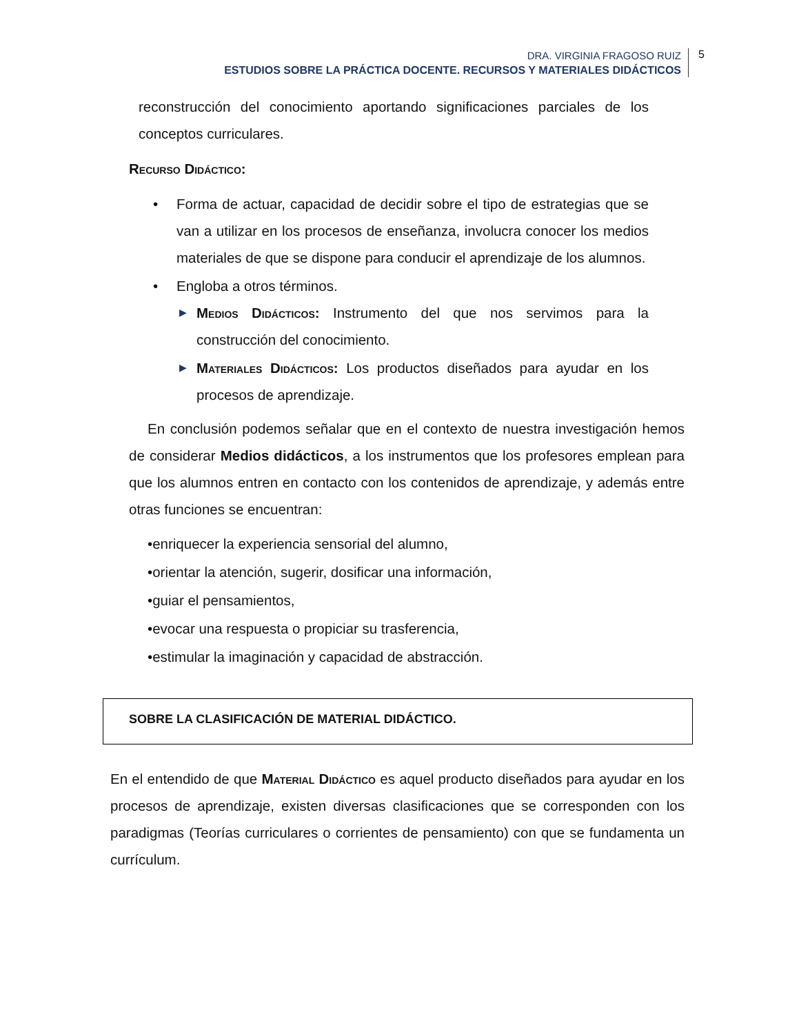DRA. VIRGINIA FRAGOSO RUIZ
ESTUDIOS SOBRE LA PRÁCTICA DOCENTE. RECURSOS Y MATERIALES DIDÁCTICOS
5
reconstrucción del conocimiento aportando significaciones parciales de los conceptos curriculares.
Recurso Didáctico:
• Forma de actuar, capacidad de decidir sobre el tipo de estrategias que se van a utilizar en los procesos de enseñanza, involucra conocer los medios materiales de que se dispone para conducir el aprendizaje de los alumnos.
• Engloba a otros términos.
▶
Medios Didácticos: Instrumento del que nos servimos para la construcción del conocimiento.
▶
Materiales Didácticos: Los productos diseñados para ayudar en los procesos de aprendizaje.
En conclusión podemos señalar que en el contexto de nuestra investigación hemos de considerar Medios didácticos, a los instrumentos que los profesores emplean para que los alumnos entren en contacto con los contenidos de aprendizaje, y además entre otras funciones se encuentran:
•enriquecer la experiencia sensorial del alumno,
•orientar la atención, sugerir, dosificar una información,
•guiar el pensamientos,
•evocar una respuesta o propiciar su trasferencia,
•estimular la imaginación y capacidad de abstracción.
SOBRE LA CLASIFICACIÓN DE MATERIAL DIDÁCTICO.
En el entendido de que Material Didáctico es aquel producto diseñados para ayudar en los procesos de aprendizaje, existen diversas clasificaciones que se corresponden con los paradigmas (Teorías curriculares o corrientes de pensamiento) con que se fundamenta un currículum.